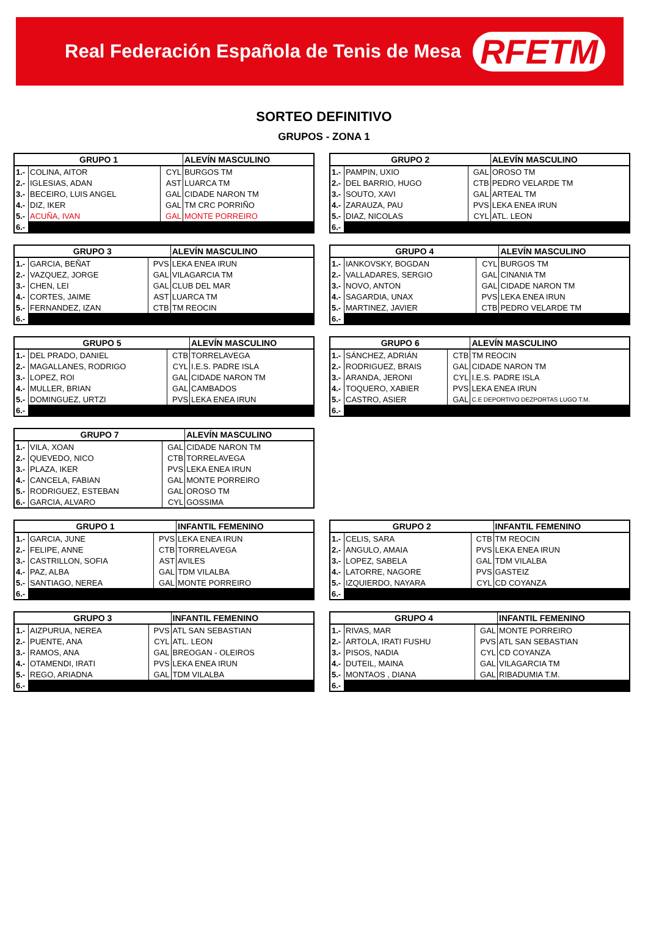Real Federación Española de Tenis de Mesa RFETM
SORTEO DEFINITIVO
GRUPOS - ZONA 1
| GRUPO 1 | | | ALEVÍN MASCULINO |
| --- | --- | --- | --- |
| 1.- | COLINA, AITOR | CYL | BURGOS TM |
| 2.- | IGLESIAS, ADAN | AST | LUARCA TM |
| 3.- | BECEIRO, LUIS ANGEL | GAL | CIDADE NARON TM |
| 4.- | DIZ, IKER | GAL | TM CRC PORRIÑO |
| 5.- | ACUÑA, IVAN | GAL | MONTE PORREIRO |
| 6.- | | | |
| GRUPO 2 | | | ALEVÍN MASCULINO |
| --- | --- | --- | --- |
| 1.- | PAMPIN, UXIO | GAL | OROSO TM |
| 2.- | DEL BARRIO, HUGO | CTB | PEDRO VELARDE TM |
| 3.- | SOUTO, XAVI | GAL | ARTEAL TM |
| 4.- | ZARAUZA, PAU | PVS | LEKA ENEA IRUN |
| 5.- | DIAZ, NICOLAS | CYL | ATL. LEON |
| 6.- | | | |
| GRUPO 3 | | | ALEVÍN MASCULINO |
| --- | --- | --- | --- |
| 1.- | GARCIA, BEÑAT | PVS | LEKA ENEA IRUN |
| 2.- | VAZQUEZ, JORGE | GAL | VILAGARCIA TM |
| 3.- | CHEN, LEI | GAL | CLUB DEL MAR |
| 4.- | CORTES, JAIME | AST | LUARCA TM |
| 5.- | FERNANDEZ, IZAN | CTB | TM REOCIN |
| 6.- | | | |
| GRUPO 4 | | | ALEVÍN MASCULINO |
| --- | --- | --- | --- |
| 1.- | IANKOVSKY, BOGDAN | CYL | BURGOS TM |
| 2.- | VALLADARES, SERGIO | GAL | CINANIA TM |
| 3.- | NOVO, ANTON | GAL | CIDADE NARON TM |
| 4.- | SAGARDIA, UNAX | PVS | LEKA ENEA IRUN |
| 5.- | MARTINEZ, JAVIER | CTB | PEDRO VELARDE TM |
| 6.- | | | |
| GRUPO 5 | | | ALEVÍN MASCULINO |
| --- | --- | --- | --- |
| 1.- | DEL PRADO, DANIEL | CTB | TORRELAVEGA |
| 2.- | MAGALLANES, RODRIGO | CYL | I.E.S. PADRE ISLA |
| 3.- | LOPEZ, ROI | GAL | CIDADE NARON TM |
| 4.- | MULLER, BRIAN | GAL | CAMBADOS |
| 5.- | DOMINGUEZ, URTZI | PVS | LEKA ENEA IRUN |
| 6.- | | | |
| GRUPO 6 | | | ALEVÍN MASCULINO |
| --- | --- | --- | --- |
| 1.- | SÁNCHEZ, ADRIÁN | CTB | TM REOCIN |
| 2.- | RODRIGUEZ, BRAIS | GAL | CIDADE NARON TM |
| 3.- | ARANDA, JERONI | CYL | I.E.S. PADRE ISLA |
| 4.- | TOQUERO, XABIER | PVS | LEKA ENEA IRUN |
| 5.- | CASTRO, ASIER | GAL | C.E DEPORTIVO DEZPORTAS LUGO T.M. |
| 6.- | | | |
| GRUPO 7 | | | ALEVÍN MASCULINO |
| --- | --- | --- | --- |
| 1.- | VILA, XOAN | GAL | CIDADE NARON TM |
| 2.- | QUEVEDO, NICO | CTB | TORRELAVEGA |
| 3.- | PLAZA, IKER | PVS | LEKA ENEA IRUN |
| 4.- | CANCELA, FABIAN | GAL | MONTE PORREIRO |
| 5.- | RODRIGUEZ, ESTEBAN | GAL | OROSO TM |
| 6.- | GARCIA, ALVARO | CYL | GOSSIMA |
| GRUPO 1 | | | INFANTIL FEMENINO |
| --- | --- | --- | --- |
| 1.- | GARCIA, JUNE | PVS | LEKA ENEA IRUN |
| 2.- | FELIPE, ANNE | CTB | TORRELAVEGA |
| 3.- | CASTRILLON, SOFIA | AST | AVILES |
| 4.- | PAZ, ALBA | GAL | TDM VILALBA |
| 5.- | SANTIAGO, NEREA | GAL | MONTE PORREIRO |
| 6.- | | | |
| GRUPO 2 | | | INFANTIL FEMENINO |
| --- | --- | --- | --- |
| 1.- | CELIS, SARA | CTB | TM REOCIN |
| 2.- | ANGULO, AMAIA | PVS | LEKA ENEA IRUN |
| 3.- | LOPEZ, SABELA | GAL | TDM VILALBA |
| 4.- | LATORRE, NAGORE | PVS | GASTEIZ |
| 5.- | IZQUIERDO, NAYARA | CYL | CD COYANZA |
| 6.- | | | |
| GRUPO 3 | | | INFANTIL FEMENINO |
| --- | --- | --- | --- |
| 1.- | AIZPURUA, NEREA | PVS | ATL SAN SEBASTIAN |
| 2.- | PUENTE, ANA | CYL | ATL. LEON |
| 3.- | RAMOS, ANA | GAL | BREOGAN - OLEIROS |
| 4.- | OTAMENDI, IRATI | PVS | LEKA ENEA IRUN |
| 5.- | REGO, ARIADNA | GAL | TDM VILALBA |
| 6.- | | | |
| GRUPO 4 | | | INFANTIL FEMENINO |
| --- | --- | --- | --- |
| 1.- | RIVAS, MAR | GAL | MONTE PORREIRO |
| 2.- | ARTOLA, IRATI FUSHU | PVS | ATL SAN SEBASTIAN |
| 3.- | PISOS, NADIA | CYL | CD COYANZA |
| 4.- | DUTEIL, MAINA | GAL | VILAGARCIA TM |
| 5.- | MONTAOS , DIANA | GAL | RIBADUMIA T.M. |
| 6.- | | | |